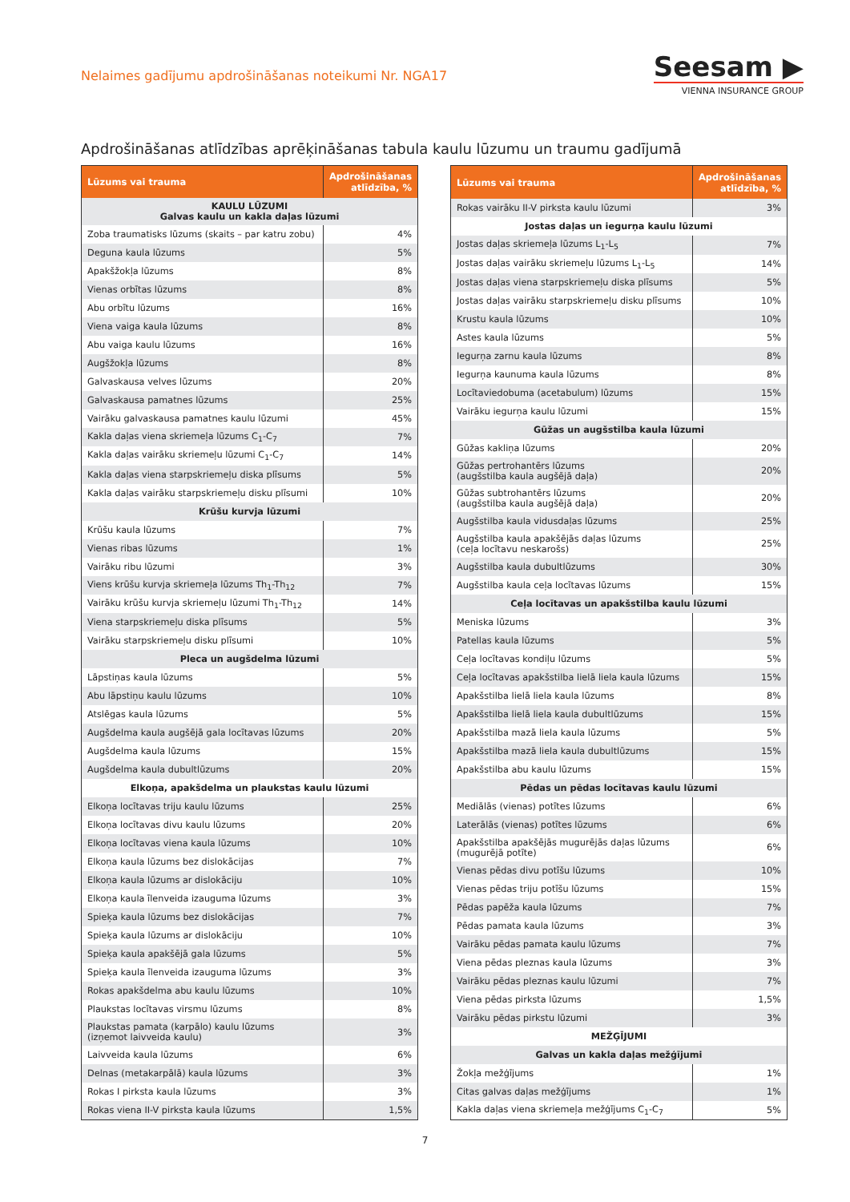Nelaimes gadījumu apdrošināšanas noteikumi Nr. NGA17
Seesam ▶
VIENNA INSURANCE GROUP
Apdrošināšanas atlīdzības aprēķināšanas tabula kaulu lūzumu un traumu gadījumā
| Lūzums vai trauma | Apdrošināšanas atlīdzība, % |
| --- | --- |
| KAULU LŪZUMI Galvas kaulu un kakla daļas lūzumi | |
| Zoba traumatisks lūzums (skaits – par katru zobu) | 4% |
| Deguna kaula lūzums | 5% |
| Apakšžokļa lūzums | 8% |
| Vienas orbītas lūzums | 8% |
| Abu orbītu lūzums | 16% |
| Viena vaiga kaula lūzums | 8% |
| Abu vaiga kaulu lūzums | 16% |
| Augšžokļa lūzums | 8% |
| Galvaskausa velves lūzums | 20% |
| Galvaskausa pamatnes lūzums | 25% |
| Vairāku galvaskausa pamatnes kaulu lūzumi | 45% |
| Kakla daļas viena skriemeļa lūzums C<sub>1</sub>-C<sub>7</sub> | 7% |
| Kakla daļas vairāku skriemeļu lūzumi C<sub>1</sub>-C<sub>7</sub> | 14% |
| Kakla daļas viena starpskriemeļu diska plīsums | 5% |
| Kakla daļas vairāku starpskriemeļu disku plīsumi | 10% |
| Krūšu kurvja lūzumi | |
| Krūšu kaula lūzums | 7% |
| Vienas ribas lūzums | 1% |
| Vairāku ribu lūzumi | 3% |
| Viens krūšu kurvja skriemeļa lūzums Th<sub>1</sub>-Th<sub>12</sub> | 7% |
| Vairāku krūšu kurvja skriemeļu lūzumi Th<sub>1</sub>-Th<sub>12</sub> | 14% |
| Viena starpskriemeļu diska plīsums | 5% |
| Vairāku starpskriemeļu disku plīsumi | 10% |
| Pleca un augšdelma lūzumi | |
| Lāpstiņas kaula lūzums | 5% |
| Abu lāpstiņu kaulu lūzums | 10% |
| Atslēgas kaula lūzums | 5% |
| Augšdelma kaula augšējā gala locītavas lūzums | 20% |
| Augšdelma kaula lūzums | 15% |
| Augšdelma kaula dubultlūzums | 20% |
| Elkoņa, apakšdelma un plaukstas kaulu lūzumi | |
| Elkoņa locītavas triju kaulu lūzums | 25% |
| Elkoņa locītavas divu kaulu lūzums | 20% |
| Elkoņa locītavas viena kaula lūzums | 10% |
| Elkoņa kaula lūzums bez dislokācijas | 7% |
| Elkoņa kaula lūzums ar dislokāciju | 10% |
| Elkoņa kaula īlenveida izauguma lūzums | 3% |
| Spieķa kaula lūzums bez dislokācijas | 7% |
| Spieķa kaula lūzums ar dislokāciju | 10% |
| Spieķa kaula apakšējā gala lūzums | 5% |
| Spieķa kaula īlenveida izauguma lūzums | 3% |
| Rokas apakšdelma abu kaulu lūzums | 10% |
| Plaukstas locītavas virsmu lūzums | 8% |
| Plaukstas pamata (karpālo) kaulu lūzums (izņemot laivveida kaulu) | 3% |
| Laivveida kaula lūzums | 6% |
| Delnas (metakarpālā) kaula lūzums | 3% |
| Rokas I pirksta kaula lūzums | 3% |
| Rokas viena II-V pirksta kaula lūzums | 1,5% |
| Lūzums vai trauma | Apdrošināšanas atlīdzība, % |
| --- | --- |
| Rokas vairāku II-V pirksta kaulu lūzumi | 3% |
| Jostas daļas un iegurņa kaulu lūzumi | |
| Jostas daļas skriemeļa lūzums L<sub>1</sub>-L<sub>5</sub> | 7% |
| Jostas daļas vairāku skriemeļu lūzums L<sub>1</sub>-L<sub>5</sub> | 14% |
| Jostas daļas viena starpskriemeļu diska plīsums | 5% |
| Jostas daļas vairāku starpskriemeļu disku plīsums | 10% |
| Krustu kaula lūzums | 10% |
| Astes kaula lūzums | 5% |
| Iegurņa zarnu kaula lūzums | 8% |
| Iegurņa kaunuma kaula lūzums | 8% |
| Locītaviedobuma (acetabulum) lūzums | 15% |
| Vairāku iegurņa kaulu lūzumi | 15% |
| Gūžas un augšstilba kaula lūzumi | |
| Gūžas kakliņa lūzums | 20% |
| Gūžas pertrohantērs lūzums (augšstilba kaula augšējā daļa) | 20% |
| Gūžas subtrohantērs lūzums (augšstilba kaula augšējā daļa) | 20% |
| Augšstilba kaula vidusdaļas lūzums | 25% |
| Augšstilba kaula apakšējās daļas lūzums (ceļa locītavu neskarošs) | 25% |
| Augšstilba kaula dubultlūzums | 30% |
| Augšstilba kaula ceļa locītavas lūzums | 15% |
| Ceļa locītavas un apakšstilba kaulu lūzumi | |
| Meniska lūzums | 3% |
| Patellas kaula lūzums | 5% |
| Ceļa locītavas kondiļu lūzums | 5% |
| Ceļa locītavas apakšstilba lielā liela kaula lūzums | 15% |
| Apakšstilba lielā liela kaula lūzums | 8% |
| Apakšstilba lielā liela kaula dubultlūzums | 15% |
| Apakšstilba mazā liela kaula lūzums | 5% |
| Apakšstilba mazā liela kaula dubultlūzums | 15% |
| Apakšstilba abu kaulu lūzums | 15% |
| Pēdas un pēdas locītavas kaulu lūzumi | |
| Mediālās (vienas) potītes lūzums | 6% |
| Laterālās (vienas) potītes lūzums | 6% |
| Apakšstilba apakšējās mugurējās daļas lūzums (mugurējā potīte) | 6% |
| Vienas pēdas divu potīšu lūzums | 10% |
| Vienas pēdas triju potīšu lūzums | 15% |
| Pēdas papēža kaula lūzums | 7% |
| Pēdas pamata kaula lūzums | 3% |
| Vairāku pēdas pamata kaulu lūzums | 7% |
| Viena pēdas pleznas kaula lūzums | 3% |
| Vairāku pēdas pleznas kaulu lūzumi | 7% |
| Viena pēdas pirksta lūzums | 1,5% |
| Vairāku pēdas pirkstu lūzumi | 3% |
| MEŽĢĪJUMI | |
| Galvas un kakla daļas mežģījumi | |
| Žokļa mežģījums | 1% |
| Citas galvas daļas mežģījums | 1% |
| Kakla daļas viena skriemeļa mežģījums C<sub>1</sub>-C<sub>7</sub> | 5% |
7